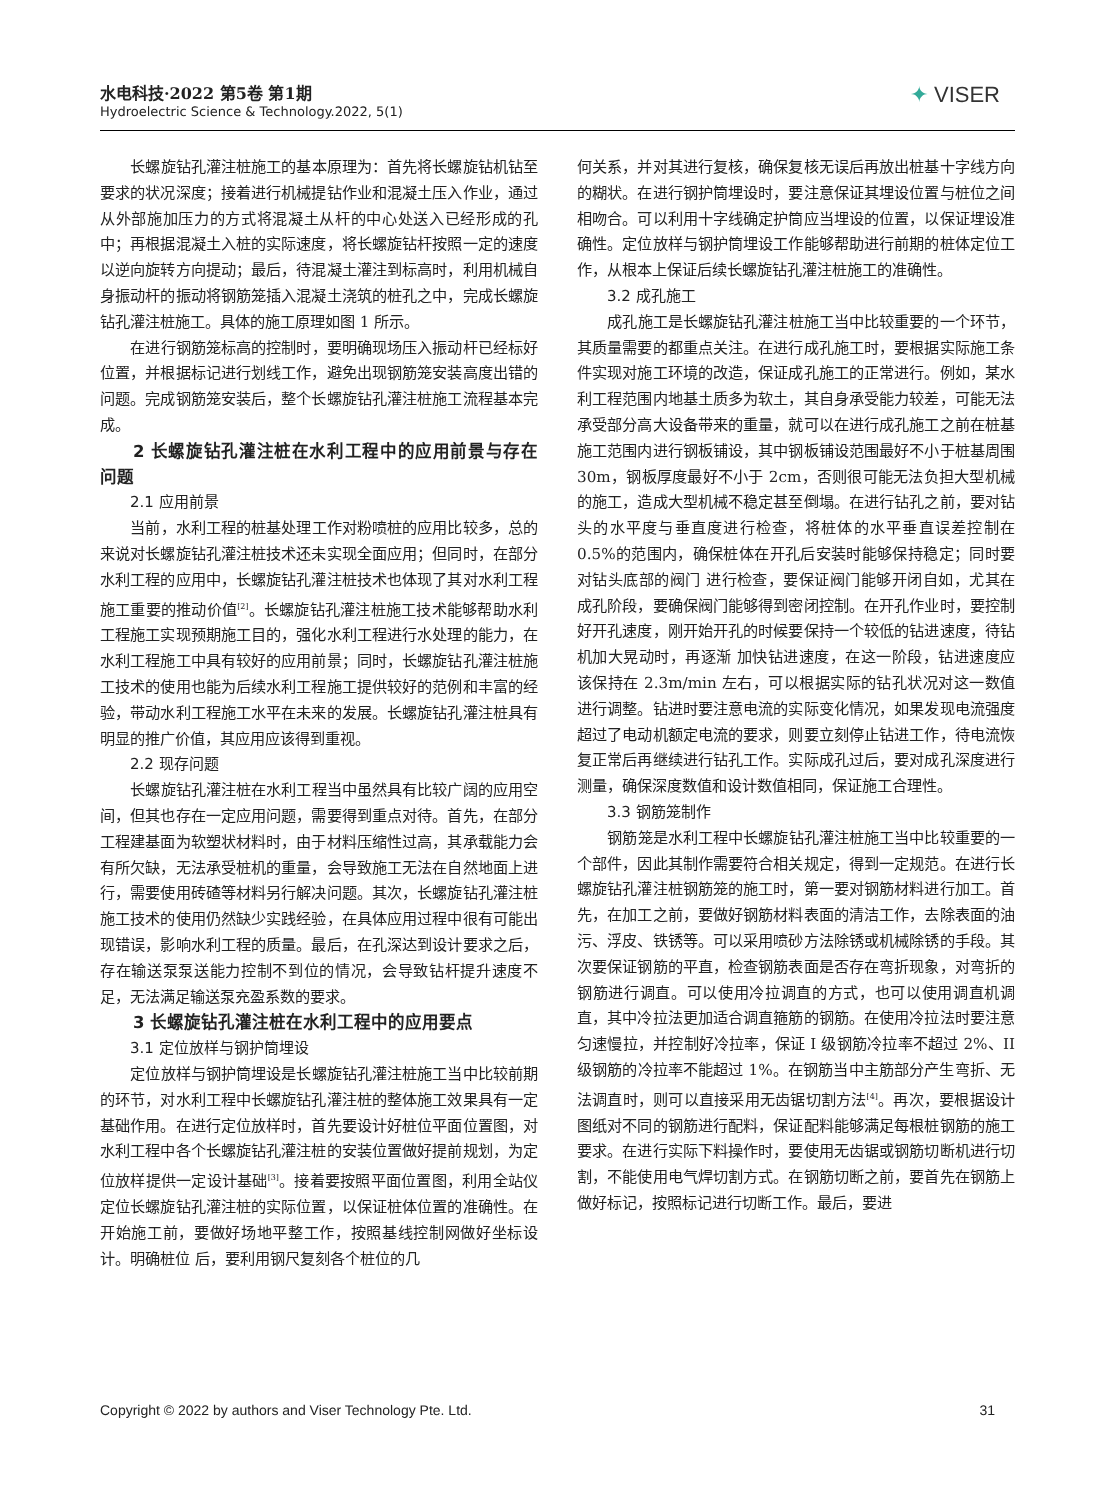水电科技·2022 第5卷 第1期
Hydroelectric Science & Technology.2022, 5(1)
✦ VISER
长螺旋钻孔灌注桩施工的基本原理为：首先将长螺旋钻机钻至要求的状况深度；接着进行机械提钻作业和混凝土压入作业，通过从外部施加压力的方式将混凝土从杆的中心处送入已经形成的孔中；再根据混凝土入桩的实际速度，将长螺旋钻杆按照一定的速度以逆向旋转方向提动；最后，待混凝土灌注到标高时，利用机械自身振动杆的振动将钢筋笼插入混凝土浇筑的桩孔之中，完成长螺旋钻孔灌注桩施工。具体的施工原理如图 1 所示。
在进行钢筋笼标高的控制时，要明确现场压入振动杆已经标好位置，并根据标记进行划线工作，避免出现钢筋笼安装高度出错的问题。完成钢筋笼安装后，整个长螺旋钻孔灌注桩施工流程基本完成。
2 长螺旋钻孔灌注桩在水利工程中的应用前景与存在问题
2.1 应用前景
当前，水利工程的桩基处理工作对粉喷桩的应用比较多，总的来说对长螺旋钻孔灌注桩技术还未实现全面应用；但同时，在部分水利工程的应用中，长螺旋钻孔灌注桩技术也体现了其对水利工程施工重要的推动价值<sup>[2]</sup>。长螺旋钻孔灌注桩施工技术能够帮助水利工程施工实现预期施工目的，强化水利工程进行水处理的能力，在水利工程施工中具有较好的应用前景；同时，长螺旋钻孔灌注桩施工技术的使用也能为后续水利工程施工提供较好的范例和丰富的经验，带动水利工程施工水平在未来的发展。长螺旋钻孔灌注桩具有明显的推广价值，其应用应该得到重视。
2.2 现存问题
长螺旋钻孔灌注桩在水利工程当中虽然具有比较广阔的应用空间，但其也存在一定应用问题，需要得到重点对待。首先，在部分工程建基面为软塑状材料时，由于材料压缩性过高，其承载能力会有所欠缺，无法承受桩机的重量，会导致施工无法在自然地面上进行，需要使用砖碴等材料另行解决问题。其次，长螺旋钻孔灌注桩施工技术的使用仍然缺少实践经验，在具体应用过程中很有可能出现错误，影响水利工程的质量。最后，在孔深达到设计要求之后，存在输送泵泵送能力控制不到位的情况，会导致钻杆提升速度不足，无法满足输送泵充盈系数的要求。
3 长螺旋钻孔灌注桩在水利工程中的应用要点
3.1 定位放样与钢护筒埋设
定位放样与钢护筒埋设是长螺旋钻孔灌注桩施工当中比较前期的环节，对水利工程中长螺旋钻孔灌注桩的整体施工效果具有一定基础作用。在进行定位放样时，首先要设计好桩位平面位置图，对水利工程中各个长螺旋钻孔灌注桩的安装位置做好提前规划，为定位放样提供一定设计基础<sup>[3]</sup>。接着要按照平面位置图，利用全站仪定位长螺旋钻孔灌注桩的实际位置，以保证桩体位置的准确性。在开始施工前，要做好场地平整工作，按照基线控制网做好坐标设计。明确桩位 后，要利用钢尺复刻各个桩位的几
何关系，并对其进行复核，确保复核无误后再放出桩基十字线方向的糊状。在进行钢护筒埋设时，要注意保证其埋设位置与桩位之间相吻合。可以利用十字线确定护筒应当埋设的位置，以保证埋设准确性。定位放样与钢护筒埋设工作能够帮助进行前期的桩体定位工作，从根本上保证后续长螺旋钻孔灌注桩施工的准确性。
3.2 成孔施工
成孔施工是长螺旋钻孔灌注桩施工当中比较重要的一个环节，其质量需要的都重点关注。在进行成孔施工时，要根据实际施工条件实现对施工环境的改造，保证成孔施工的正常进行。例如，某水利工程范围内地基土质多为软土，其自身承受能力较差，可能无法承受部分高大设备带来的重量，就可以在进行成孔施工之前在桩基施工范围内进行钢板铺设，其中钢板铺设范围最好不小于桩基周围 30m，钢板厚度最好不小于 2cm，否则很可能无法负担大型机械的施工，造成大型机械不稳定甚至倒塌。在进行钻孔之前，要对钻头的水平度与垂直度进行检查，将桩体的水平垂直误差控制在 0.5%的范围内，确保桩体在开孔后安装时能够保持稳定；同时要对钻头底部的阀门 进行检查，要保证阀门能够开闭自如，尤其在成孔阶段，要确保阀门能够得到密闭控制。在开孔作业时，要控制好开孔速度，刚开始开孔的时候要保持一个较低的钻进速度，待钻机加大晃动时，再逐渐 加快钻进速度，在这一阶段，钻进速度应该保持在 2.3m/min 左右，可以根据实际的钻孔状况对这一数值进行调整。钻进时要注意电流的实际变化情况，如果发现电流强度超过了电动机额定电流的要求，则要立刻停止钻进工作，待电流恢复正常后再继续进行钻孔工作。实际成孔过后，要对成孔深度进行测量，确保深度数值和设计数值相同，保证施工合理性。
3.3 钢筋笼制作
钢筋笼是水利工程中长螺旋钻孔灌注桩施工当中比较重要的一个部件，因此其制作需要符合相关规定，得到一定规范。在进行长螺旋钻孔灌注桩钢筋笼的施工时，第一要对钢筋材料进行加工。首先，在加工之前，要做好钢筋材料表面的清洁工作，去除表面的油污、浮皮、铁锈等。可以采用喷砂方法除锈或机械除锈的手段。其次要保证钢筋的平直，检查钢筋表面是否存在弯折现象，对弯折的钢筋进行调直。可以使用冷拉调直的方式，也可以使用调直机调直，其中冷拉法更加适合调直箍筋的钢筋。在使用冷拉法时要注意匀速慢拉，并控制好冷拉率，保证 I 级钢筋冷拉率不超过 2%、II 级钢筋的冷拉率不能超过 1%。在钢筋当中主筋部分产生弯折、无法调直时，则可以直接采用无齿锯切割方法<sup>[4]</sup>。再次，要根据设计图纸对不同的钢筋进行配料，保证配料能够满足每根桩钢筋的施工要求。在进行实际下料操作时，要使用无齿锯或钢筋切断机进行切割，不能使用电气焊切割方式。在钢筋切断之前，要首先在钢筋上做好标记，按照标记进行切断工作。最后，要进
Copyright © 2022 by authors and Viser Technology Pte. Ltd. 31